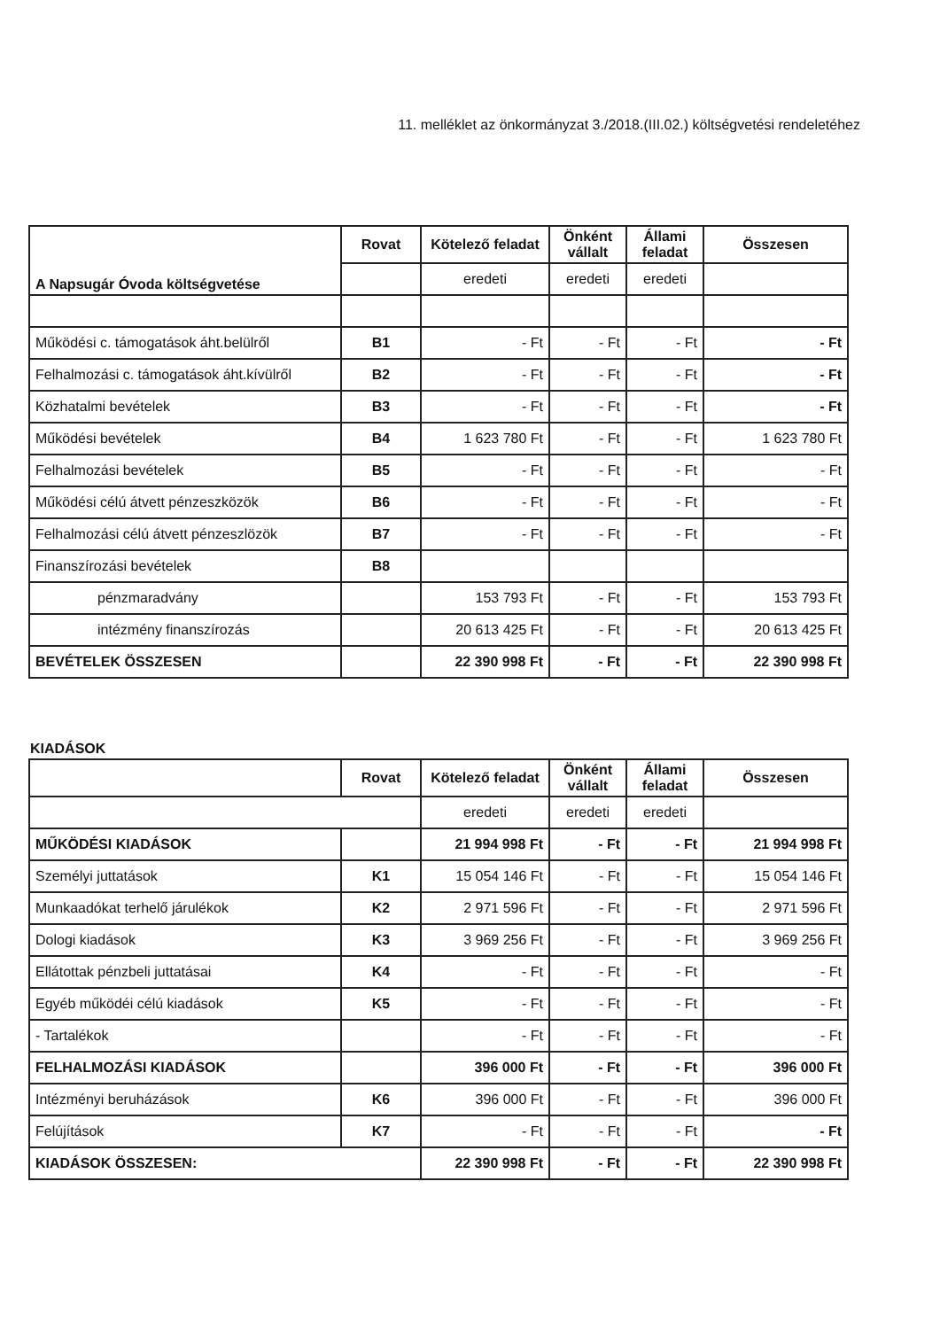11. melléklet az önkormányzat 3./2018.(III.02.) költségvetési rendeletéhez
| A Napsugár Óvoda költségvetése | Rovat | Kötelező feladat | Önként vállalt | Állami feladat | Összesen |
| --- | --- | --- | --- | --- | --- |
| | | eredeti | eredeti | eredeti | |
| Működési c. támogatások áht.belülről | B1 | - Ft | - Ft | - Ft | - Ft |
| Felhalmozási c. támogatások áht.kívülről | B2 | - Ft | - Ft | - Ft | - Ft |
| Közhatalmi bevételek | B3 | - Ft | - Ft | - Ft | - Ft |
| Működési bevételek | B4 | 1 623 780 Ft | - Ft | - Ft | 1 623 780 Ft |
| Felhalmozási bevételek | B5 | - Ft | - Ft | - Ft | - Ft |
| Működési célú átvett pénzeszközök | B6 | - Ft | - Ft | - Ft | - Ft |
| Felhalmozási célú átvett pénzeszlözök | B7 | - Ft | - Ft | - Ft | - Ft |
| Finanszírozási bevételek | B8 | | | | |
| pénzmaradvány | | 153 793 Ft | - Ft | - Ft | 153 793 Ft |
| intézmény finanszírozás | | 20 613 425 Ft | - Ft | - Ft | 20 613 425 Ft |
| BEVÉTELEK ÖSSZESEN | | 22 390 998 Ft | - Ft | - Ft | 22 390 998 Ft |
KIADÁSOK
| | Rovat | Kötelező feladat | Önként vállalt | Állami feladat | Összesen |
| --- | --- | --- | --- | --- | --- |
| | | eredeti | eredeti | eredeti | |
| MŰKÖDÉSI KIADÁSOK | | 21 994 998 Ft | - Ft | - Ft | 21 994 998 Ft |
| Személyi juttatások | K1 | 15 054 146 Ft | - Ft | - Ft | 15 054 146 Ft |
| Munkaadókat terhelő járulékok | K2 | 2 971 596 Ft | - Ft | - Ft | 2 971 596 Ft |
| Dologi kiadások | K3 | 3 969 256 Ft | - Ft | - Ft | 3 969 256 Ft |
| Ellátottak pénzbeli juttatásai | K4 | - Ft | - Ft | - Ft | - Ft |
| Egyéb működéi célú kiadások | K5 | - Ft | - Ft | - Ft | - Ft |
| - Tartalékok | | - Ft | - Ft | - Ft | - Ft |
| FELHALMOZÁSI KIADÁSOK | | 396 000 Ft | - Ft | - Ft | 396 000 Ft |
| Intézményi beruházások | K6 | 396 000 Ft | - Ft | - Ft | 396 000 Ft |
| Felújítások | K7 | - Ft | - Ft | - Ft | - Ft |
| KIADÁSOK ÖSSZESEN: | | 22 390 998 Ft | - Ft | - Ft | 22 390 998 Ft |